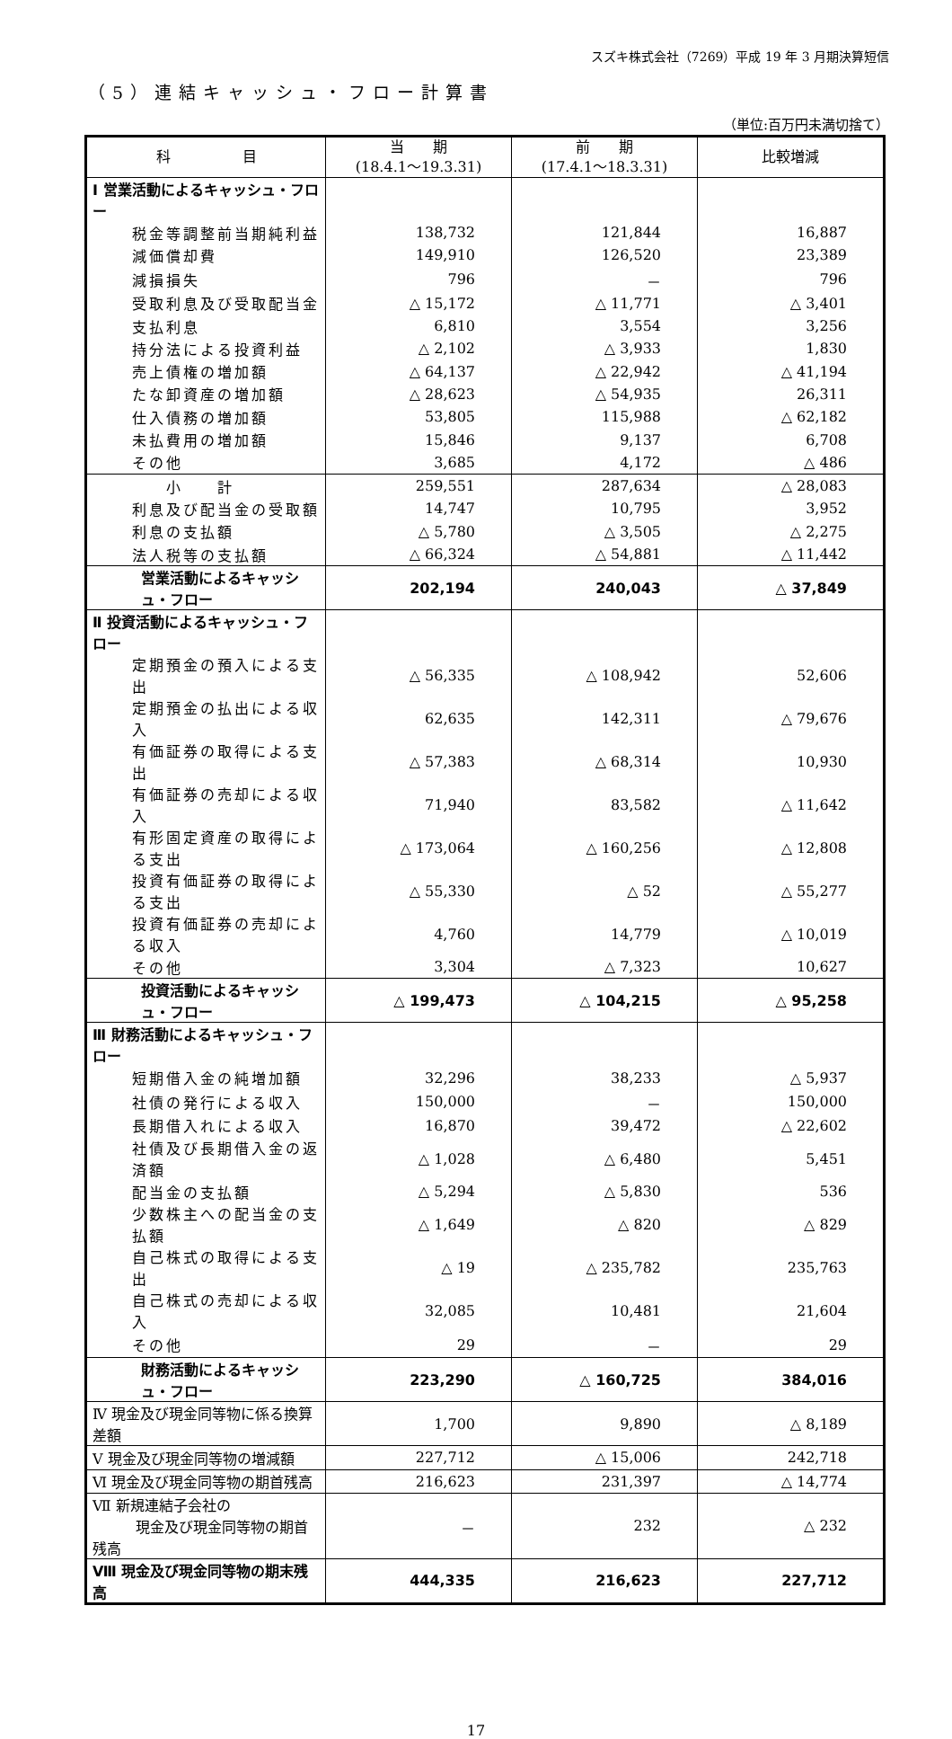スズキ株式会社（7269）平成 19 年 3 月期決算短信
（5）連結キャッシュ・フロー計算書
（単位:百万円未満切捨て）
| 科 目 | 当 期 (18.4.1～19.3.31) | 前 期 (17.4.1～18.3.31) | 比較増減 |
| --- | --- | --- | --- |
| Ⅰ 営業活動によるキャッシュ・フロー | | | |
| 税金等調整前当期純利益 | 138,732 | 121,844 | 16,887 |
| 減価償却費 | 149,910 | 126,520 | 23,389 |
| 減損損失 | 796 | － | 796 |
| 受取利息及び受取配当金 | △ 15,172 | △ 11,771 | △ 3,401 |
| 支払利息 | 6,810 | 3,554 | 3,256 |
| 持分法による投資利益 | △ 2,102 | △ 3,933 | 1,830 |
| 売上債権の増加額 | △ 64,137 | △ 22,942 | △ 41,194 |
| たな卸資産の増加額 | △ 28,623 | △ 54,935 | 26,311 |
| 仕入債務の増加額 | 53,805 | 115,988 | △ 62,182 |
| 未払費用の増加額 | 15,846 | 9,137 | 6,708 |
| その他 | 3,685 | 4,172 | △ 486 |
| 小 計 | 259,551 | 287,634 | △ 28,083 |
| 利息及び配当金の受取額 | 14,747 | 10,795 | 3,952 |
| 利息の支払額 | △ 5,780 | △ 3,505 | △ 2,275 |
| 法人税等の支払額 | △ 66,324 | △ 54,881 | △ 11,442 |
| 営業活動によるキャッシュ・フロー | 202,194 | 240,043 | △ 37,849 |
| Ⅱ 投資活動によるキャッシュ・フロー | | | |
| 定期預金の預入による支出 | △ 56,335 | △ 108,942 | 52,606 |
| 定期預金の払出による収入 | 62,635 | 142,311 | △ 79,676 |
| 有価証券の取得による支出 | △ 57,383 | △ 68,314 | 10,930 |
| 有価証券の売却による収入 | 71,940 | 83,582 | △ 11,642 |
| 有形固定資産の取得による支出 | △ 173,064 | △ 160,256 | △ 12,808 |
| 投資有価証券の取得による支出 | △ 55,330 | △ 52 | △ 55,277 |
| 投資有価証券の売却による収入 | 4,760 | 14,779 | △ 10,019 |
| その他 | 3,304 | △ 7,323 | 10,627 |
| 投資活動によるキャッシュ・フロー | △ 199,473 | △ 104,215 | △ 95,258 |
| Ⅲ 財務活動によるキャッシュ・フロー | | | |
| 短期借入金の純増加額 | 32,296 | 38,233 | △ 5,937 |
| 社債の発行による収入 | 150,000 | － | 150,000 |
| 長期借入れによる収入 | 16,870 | 39,472 | △ 22,602 |
| 社債及び長期借入金の返済額 | △ 1,028 | △ 6,480 | 5,451 |
| 配当金の支払額 | △ 5,294 | △ 5,830 | 536 |
| 少数株主への配当金の支払額 | △ 1,649 | △ 820 | △ 829 |
| 自己株式の取得による支出 | △ 19 | △ 235,782 | 235,763 |
| 自己株式の売却による収入 | 32,085 | 10,481 | 21,604 |
| その他 | 29 | － | 29 |
| 財務活動によるキャッシュ・フロー | 223,290 | △ 160,725 | 384,016 |
| Ⅳ 現金及び現金同等物に係る換算差額 | 1,700 | 9,890 | △ 8,189 |
| Ⅴ 現金及び現金同等物の増減額 | 227,712 | △ 15,006 | 242,718 |
| Ⅵ 現金及び現金同等物の期首残高 | 216,623 | 231,397 | △ 14,774 |
| Ⅶ 新規連結子会社の 現金及び現金同等物の期首残高 | － | 232 | △ 232 |
| Ⅷ 現金及び現金同等物の期末残高 | 444,335 | 216,623 | 227,712 |
17